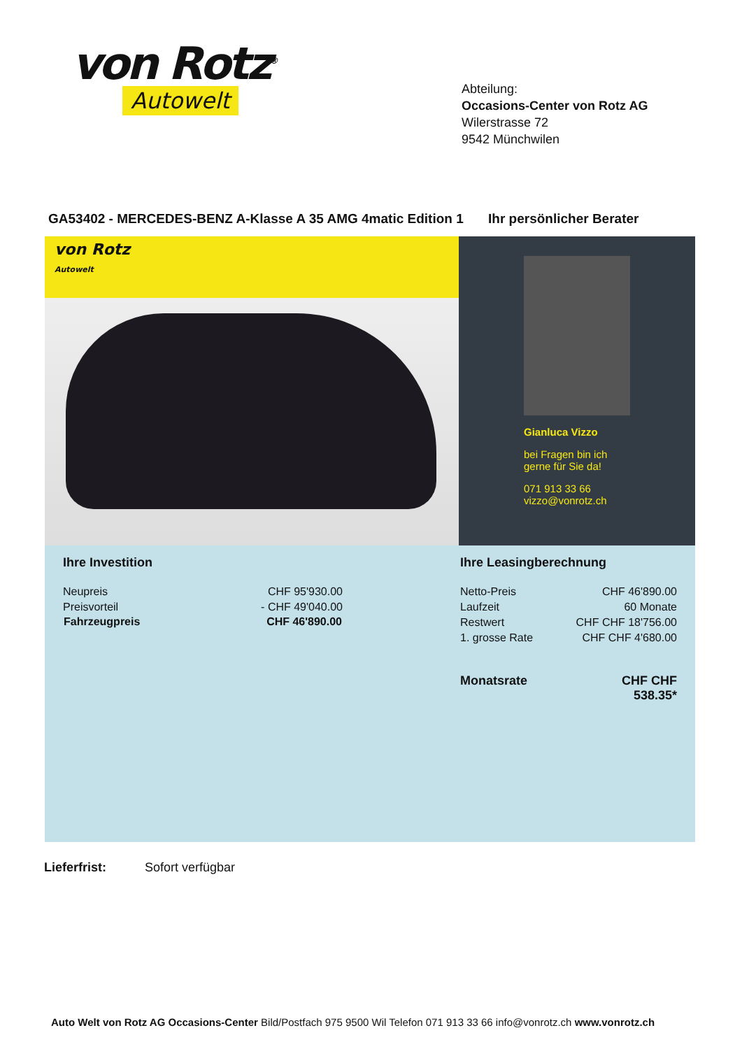von Rotz<sup>®</sup>
Autowelt
Abteilung:
Occasions-Center von Rotz AG
Wilerstrasse 72
9542 Münchwilen
GA53402 - MERCEDES-BENZ A-Klasse A 35 AMG 4matic Edition 1 Ihr persönlicher Berater
von Rotz
Autowelt
Gianluca Vizzo
bei Fragen bin ich
gerne für Sie da!
071 913 33 66
vizzo@vonrotz.ch
Ihre Investition
| Neupreis | CHF 95'930.00 |
| Preisvorteil | - CHF 49'040.00 |
| Fahrzeugpreis | CHF 46'890.00 |
Ihre Leasingberechnung
| Netto-Preis | CHF 46'890.00 |
| Laufzeit | 60 Monate |
| Restwert | CHF CHF 18'756.00 |
| 1. grosse Rate | CHF CHF 4'680.00 |
| Monatsrate | CHF CHF 538.35* |
Lieferfrist: Sofort verfügbar
Auto Welt von Rotz AG Occasions-Center Bild/Postfach 975 9500 Wil Telefon 071 913 33 66 info@vonrotz.ch www.vonrotz.ch